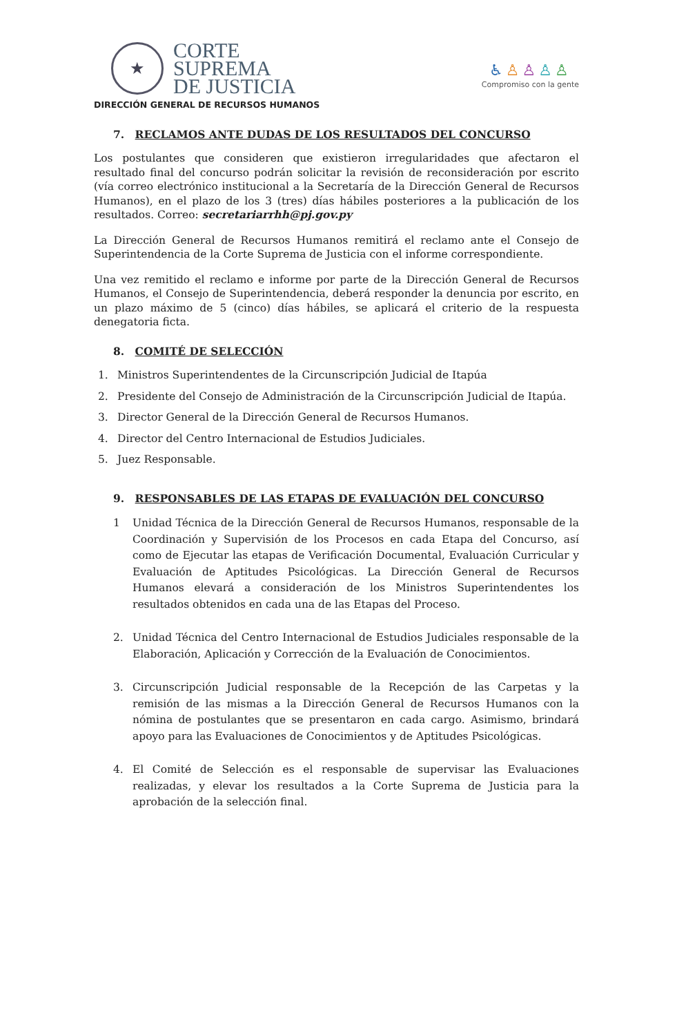★
CORTE
SUPREMA
DE JUSTICIA
DIRECCIÓN GENERAL DE RECURSOS HUMANOS
♿♙♙♙♙
Compromiso con la gente
7. RECLAMOS ANTE DUDAS DE LOS RESULTADOS DEL CONCURSO
Los postulantes que consideren que existieron irregularidades que afectaron el resultado final del concurso podrán solicitar la revisión de reconsideración por escrito (vía correo electrónico institucional a la Secretaría de la Dirección General de Recursos Humanos), en el plazo de los 3 (tres) días hábiles posteriores a la publicación de los resultados. Correo: secretariarrhh@pj.gov.py
La Dirección General de Recursos Humanos remitirá el reclamo ante el Consejo de Superintendencia de la Corte Suprema de Justicia con el informe correspondiente.
Una vez remitido el reclamo e informe por parte de la Dirección General de Recursos Humanos, el Consejo de Superintendencia, deberá responder la denuncia por escrito, en un plazo máximo de 5 (cinco) días hábiles, se aplicará el criterio de la respuesta denegatoria ficta.
8. COMITÉ DE SELECCIÓN
1. Ministros Superintendentes de la Circunscripción Judicial de Itapúa
2. Presidente del Consejo de Administración de la Circunscripción Judicial de Itapúa.
3. Director General de la Dirección General de Recursos Humanos.
4. Director del Centro Internacional de Estudios Judiciales.
5. Juez Responsable.
9. RESPONSABLES DE LAS ETAPAS DE EVALUACIÓN DEL CONCURSO
1 Unidad Técnica de la Dirección General de Recursos Humanos, responsable de la Coordinación y Supervisión de los Procesos en cada Etapa del Concurso, así como de Ejecutar las etapas de Verificación Documental, Evaluación Curricular y Evaluación de Aptitudes Psicológicas. La Dirección General de Recursos Humanos elevará a consideración de los Ministros Superintendentes los resultados obtenidos en cada una de las Etapas del Proceso.
2. Unidad Técnica del Centro Internacional de Estudios Judiciales responsable de la Elaboración, Aplicación y Corrección de la Evaluación de Conocimientos.
3. Circunscripción Judicial responsable de la Recepción de las Carpetas y la remisión de las mismas a la Dirección General de Recursos Humanos con la nómina de postulantes que se presentaron en cada cargo. Asimismo, brindará apoyo para las Evaluaciones de Conocimientos y de Aptitudes Psicológicas.
4. El Comité de Selección es el responsable de supervisar las Evaluaciones realizadas, y elevar los resultados a la Corte Suprema de Justicia para la aprobación de la selección final.